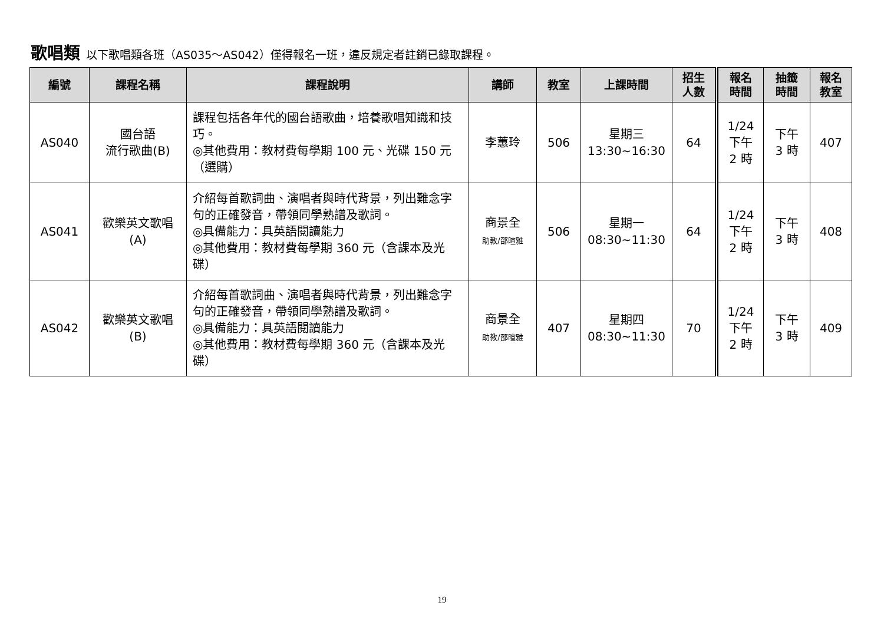歌唱類 以下歌唱類各班（AS035～AS042）僅得報名一班，違反規定者註銷已錄取課程。
| 編號 | 課程名稱 | 課程說明 | 講師 | 教室 | 上課時間 | 招生 人數 | 報名 時間 | 抽籤 時間 | 報名 教室 |
| --- | --- | --- | --- | --- | --- | --- | --- | --- | --- |
| AS040 | 國台語 流行歌曲(B) | 課程包括各年代的國台語歌曲，培養歌唱知識和技巧。 ◎其他費用：教材費每學期 100 元、光碟 150 元（選購） | 李蕙玲 | 506 | 星期三 13:30~16:30 | 64 | 1/24 下午 2 時 | 下午 3 時 | 407 |
| AS041 | 歡樂英文歌唱 (A) | 介紹每首歌詞曲、演唱者與時代背景，列出難念字句的正確發音，帶領同學熟譜及歌詞。 ◎具備能力：具英語閱讀能力 ◎其他費用：教材費每學期 360 元（含課本及光碟） | 商景全 助教/邵暄雅 | 506 | 星期一 08:30~11:30 | 64 | 1/24 下午 2 時 | 下午 3 時 | 408 |
| AS042 | 歡樂英文歌唱 (B) | 介紹每首歌詞曲、演唱者與時代背景，列出難念字句的正確發音，帶領同學熟譜及歌詞。 ◎具備能力：具英語閱讀能力 ◎其他費用：教材費每學期 360 元（含課本及光碟） | 商景全 助教/邵暄雅 | 407 | 星期四 08:30~11:30 | 70 | 1/24 下午 2 時 | 下午 3 時 | 409 |
19